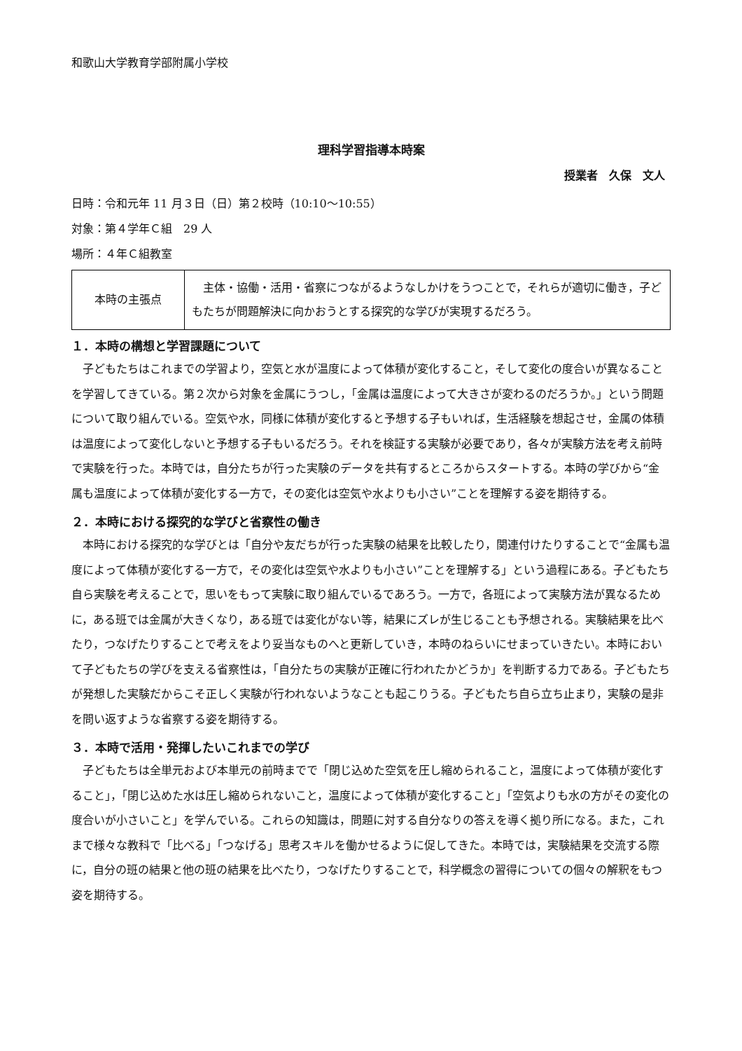和歌山大学教育学部附属小学校
理科学習指導本時案
授業者　久保　文人
日時：令和元年 11 月３日（日）第２校時（10:10〜10:55）
対象：第４学年Ｃ組　29 人
場所：４年Ｃ組教室
| 本時の主張点 | 主体・協働・活用・省察につながるようなしかけをうつことで，それらが適切に働き，子どもたちが問題解決に向かおうとする探究的な学びが実現するだろう。 |
１．本時の構想と学習課題について
子どもたちはこれまでの学習より，空気と水が温度によって体積が変化すること，そして変化の度合いが異なることを学習してきている。第２次から対象を金属にうつし，「金属は温度によって大きさが変わるのだろうか。」という問題について取り組んでいる。空気や水，同様に体積が変化すると予想する子もいれば，生活経験を想起させ，金属の体積は温度によって変化しないと予想する子もいるだろう。それを検証する実験が必要であり，各々が実験方法を考え前時で実験を行った。本時では，自分たちが行った実験のデータを共有するところからスタートする。本時の学びから“金属も温度によって体積が変化する一方で，その変化は空気や水よりも小さい”ことを理解する姿を期待する。
２．本時における探究的な学びと省察性の働き
本時における探究的な学びとは「自分や友だちが行った実験の結果を比較したり，関連付けたりすることで“金属も温度によって体積が変化する一方で，その変化は空気や水よりも小さい”ことを理解する」という過程にある。子どもたち自ら実験を考えることで，思いをもって実験に取り組んでいるであろう。一方で，各班によって実験方法が異なるために，ある班では金属が大きくなり，ある班では変化がない等，結果にズレが生じることも予想される。実験結果を比べたり，つなげたりすることで考えをより妥当なものへと更新していき，本時のねらいにせまっていきたい。本時において子どもたちの学びを支える省察性は，「自分たちの実験が正確に行われたかどうか」を判断する力である。子どもたちが発想した実験だからこそ正しく実験が行われないようなことも起こりうる。子どもたち自ら立ち止まり，実験の是非を問い返すような省察する姿を期待する。
３．本時で活用・発揮したいこれまでの学び
子どもたちは全単元および本単元の前時までで「閉じ込めた空気を圧し縮められること，温度によって体積が変化すること」，「閉じ込めた水は圧し縮められないこと，温度によって体積が変化すること」「空気よりも水の方がその変化の度合いが小さいこと」を学んでいる。これらの知識は，問題に対する自分なりの答えを導く拠り所になる。また，これまで様々な教科で「比べる」「つなげる」思考スキルを働かせるように促してきた。本時では，実験結果を交流する際に，自分の班の結果と他の班の結果を比べたり，つなげたりすることで，科学概念の習得についての個々の解釈をもつ姿を期待する。